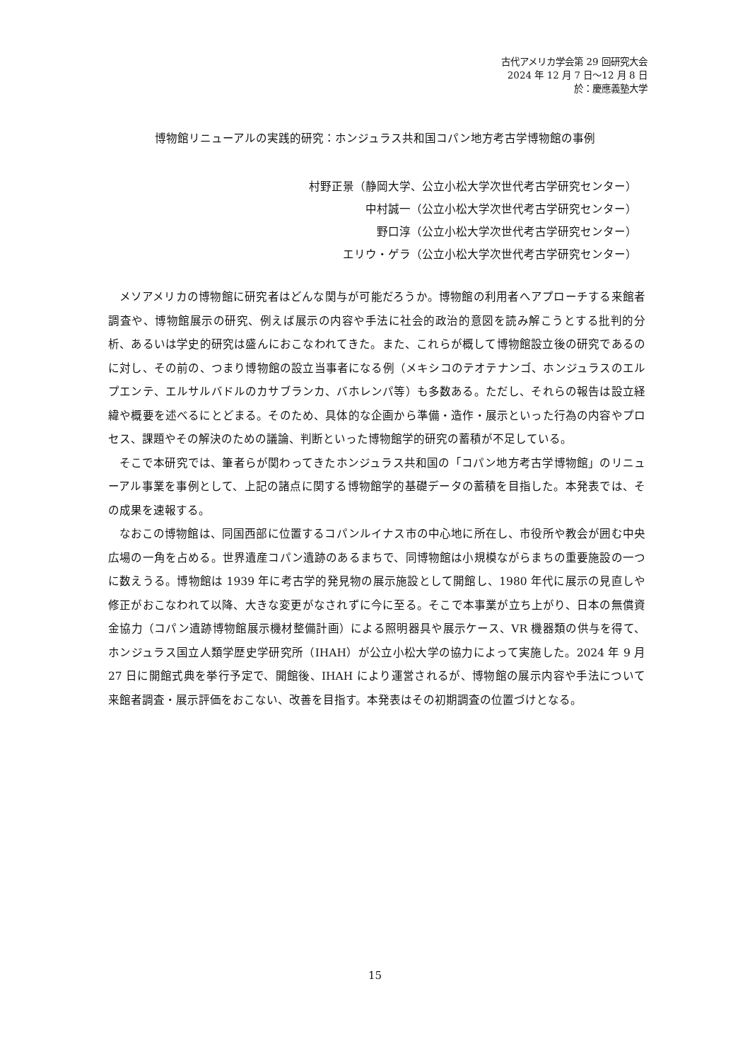古代アメリカ学会第 29 回研究大会
2024 年 12 月 7 日～12 月 8 日
於：慶應義塾大学
博物館リニューアルの実践的研究：ホンジュラス共和国コパン地方考古学博物館の事例
村野正景（静岡大学、公立小松大学次世代考古学研究センター）
中村誠一（公立小松大学次世代考古学研究センター）
野口淳（公立小松大学次世代考古学研究センター）
エリウ・ゲラ（公立小松大学次世代考古学研究センター）
メソアメリカの博物館に研究者はどんな関与が可能だろうか。博物館の利用者へアプローチする来館者調査や、博物館展示の研究、例えば展示の内容や手法に社会的政治的意図を読み解こうとする批判的分析、あるいは学史的研究は盛んにおこなわれてきた。また、これらが概して博物館設立後の研究であるのに対し、その前の、つまり博物館の設立当事者になる例（メキシコのテオテナンゴ、ホンジュラスのエルプエンテ、エルサルバドルのカサブランカ、バホレンパ等）も多数ある。ただし、それらの報告は設立経緯や概要を述べるにとどまる。そのため、具体的な企画から準備・造作・展示といった行為の内容やプロセス、課題やその解決のための議論、判断といった博物館学的研究の蓄積が不足している。
そこで本研究では、筆者らが関わってきたホンジュラス共和国の「コパン地方考古学博物館」のリニューアル事業を事例として、上記の諸点に関する博物館学的基礎データの蓄積を目指した。本発表では、その成果を速報する。
なおこの博物館は、同国西部に位置するコパンルイナス市の中心地に所在し、市役所や教会が囲む中央広場の一角を占める。世界遺産コパン遺跡のあるまちで、同博物館は小規模ながらまちの重要施設の一つに数えうる。博物館は 1939 年に考古学的発見物の展示施設として開館し、1980 年代に展示の見直しや修正がおこなわれて以降、大きな変更がなされずに今に至る。そこで本事業が立ち上がり、日本の無償資金協力（コパン遺跡博物館展示機材整備計画）による照明器具や展示ケース、VR 機器類の供与を得て、ホンジュラス国立人類学歴史学研究所（IHAH）が公立小松大学の協力によって実施した。2024 年 9 月 27 日に開館式典を挙行予定で、開館後、IHAH により運営されるが、博物館の展示内容や手法について来館者調査・展示評価をおこない、改善を目指す。本発表はその初期調査の位置づけとなる。
15